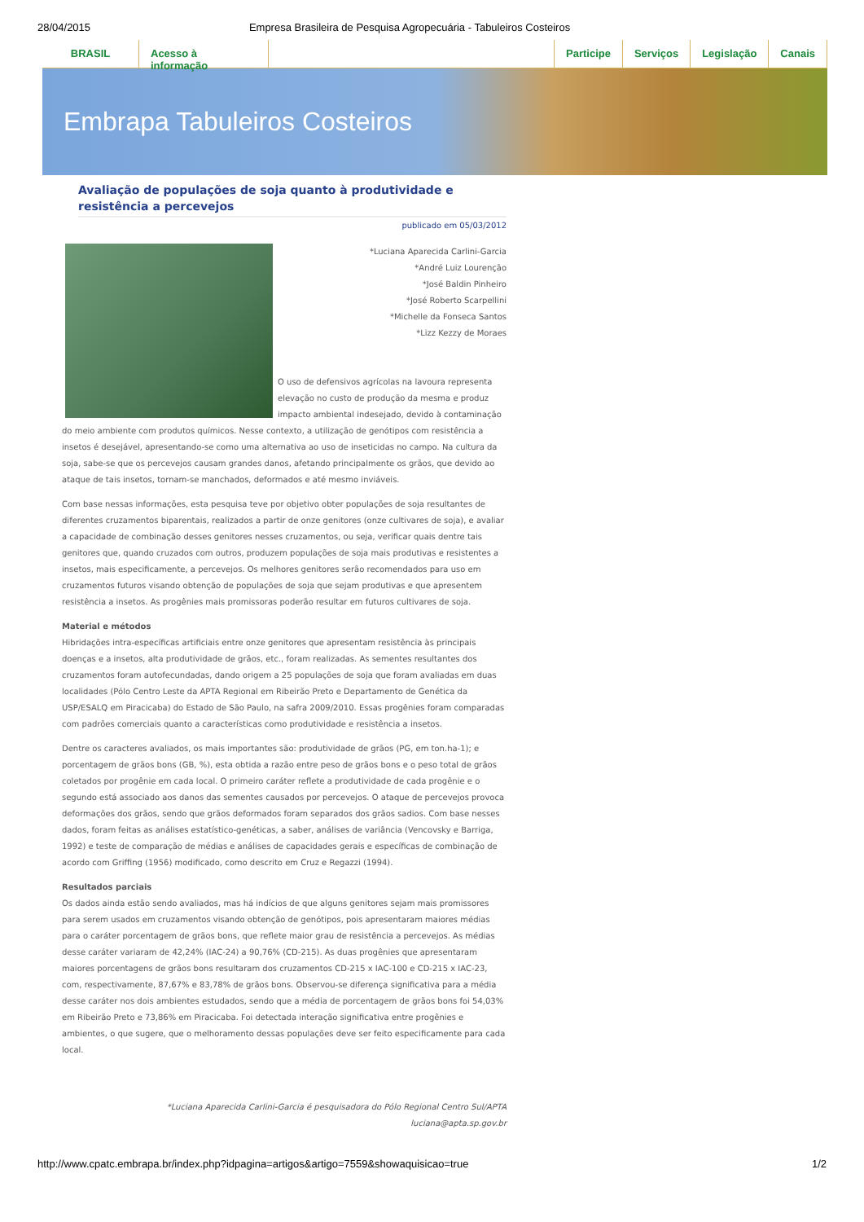28/04/2015 Empresa Brasileira de Pesquisa Agropecuária - Tabuleiros Costeiros
BRASIL Acesso à informação Participe Serviços Legislação Canais
Embrapa Tabuleiros Costeiros
Avaliação de populações de soja quanto à produtividade e resistência a percevejos
publicado em 05/03/2012
*Luciana Aparecida Carlini-Garcia
*André Luiz Lourenção
*José Baldin Pinheiro
*José Roberto Scarpellini
*Michelle da Fonseca Santos
*Lizz Kezzy de Moraes
O uso de defensivos agrícolas na lavoura representa elevação no custo de produção da mesma e produz impacto ambiental indesejado, devido à contaminação do meio ambiente com produtos químicos. Nesse contexto, a utilização de genótipos com resistência a insetos é desejável, apresentando-se como uma alternativa ao uso de inseticidas no campo. Na cultura da soja, sabe-se que os percevejos causam grandes danos, afetando principalmente os grãos, que devido ao ataque de tais insetos, tornam-se manchados, deformados e até mesmo inviáveis.
Com base nessas informações, esta pesquisa teve por objetivo obter populações de soja resultantes de diferentes cruzamentos biparentais, realizados a partir de onze genitores (onze cultivares de soja), e avaliar a capacidade de combinação desses genitores nesses cruzamentos, ou seja, verificar quais dentre tais genitores que, quando cruzados com outros, produzem populações de soja mais produtivas e resistentes a insetos, mais especificamente, a percevejos. Os melhores genitores serão recomendados para uso em cruzamentos futuros visando obtenção de populações de soja que sejam produtivas e que apresentem resistência a insetos. As progênies mais promissoras poderão resultar em futuros cultivares de soja.
Material e métodos
Hibridações intra-específicas artificiais entre onze genitores que apresentam resistência às principais doenças e a insetos, alta produtividade de grãos, etc., foram realizadas. As sementes resultantes dos cruzamentos foram autofecundadas, dando origem a 25 populações de soja que foram avaliadas em duas localidades (Pólo Centro Leste da APTA Regional em Ribeirão Preto e Departamento de Genética da USP/ESALQ em Piracicaba) do Estado de São Paulo, na safra 2009/2010. Essas progênies foram comparadas com padrões comerciais quanto a características como produtividade e resistência a insetos.
Dentre os caracteres avaliados, os mais importantes são: produtividade de grãos (PG, em ton.ha-1); e porcentagem de grãos bons (GB, %), esta obtida a razão entre peso de grãos bons e o peso total de grãos coletados por progênie em cada local. O primeiro caráter reflete a produtividade de cada progênie e o segundo está associado aos danos das sementes causados por percevejos. O ataque de percevejos provoca deformações dos grãos, sendo que grãos deformados foram separados dos grãos sadios. Com base nesses dados, foram feitas as análises estatístico-genéticas, a saber, análises de variância (Vencovsky e Barriga, 1992) e teste de comparação de médias e análises de capacidades gerais e específicas de combinação de acordo com Griffing (1956) modificado, como descrito em Cruz e Regazzi (1994).
Resultados parciais
Os dados ainda estão sendo avaliados, mas há indícios de que alguns genitores sejam mais promissores para serem usados em cruzamentos visando obtenção de genótipos, pois apresentaram maiores médias para o caráter porcentagem de grãos bons, que reflete maior grau de resistência a percevejos. As médias desse caráter variaram de 42,24% (IAC-24) a 90,76% (CD-215). As duas progênies que apresentaram maiores porcentagens de grãos bons resultaram dos cruzamentos CD-215 x IAC-100 e CD-215 x IAC-23, com, respectivamente, 87,67% e 83,78% de grãos bons. Observou-se diferença significativa para a média desse caráter nos dois ambientes estudados, sendo que a média de porcentagem de grãos bons foi 54,03% em Ribeirão Preto e 73,86% em Piracicaba. Foi detectada interação significativa entre progênies e ambientes, o que sugere, que o melhoramento dessas populações deve ser feito especificamente para cada local.
*Luciana Aparecida Carlini-Garcia é pesquisadora do Pólo Regional Centro Sul/APTA
luciana@apta.sp.gov.br
http://www.cpatc.embrapa.br/index.php?idpagina=artigos&artigo=7559&showaquisicao=true 1/2